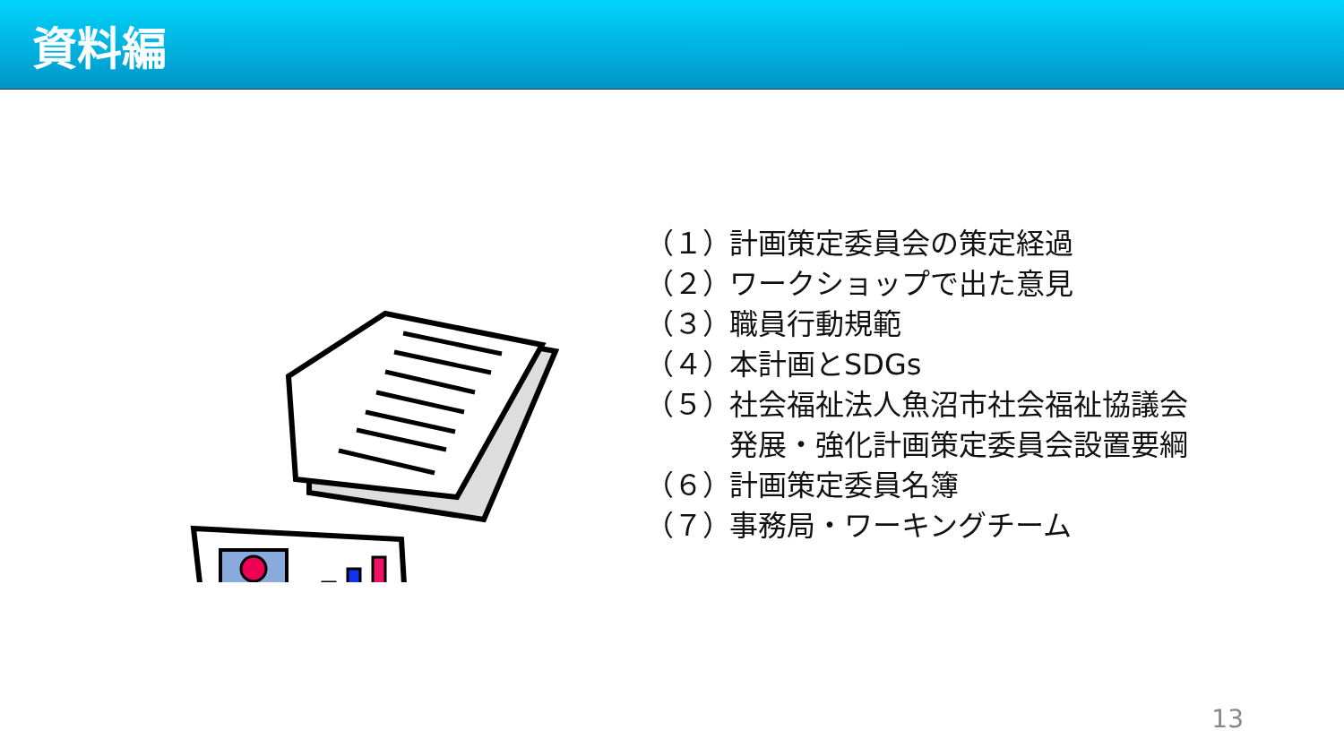資料編
（１） 計画策定委員会の策定経過
（２） ワークショップで出た意見
（３） 職員行動規範
（４） 本計画とSDGs
（５） 社会福祉法人魚沼市社会福祉協議会
発展・強化計画策定委員会設置要綱
（６） 計画策定委員名簿
（７） 事務局・ワーキングチーム
13